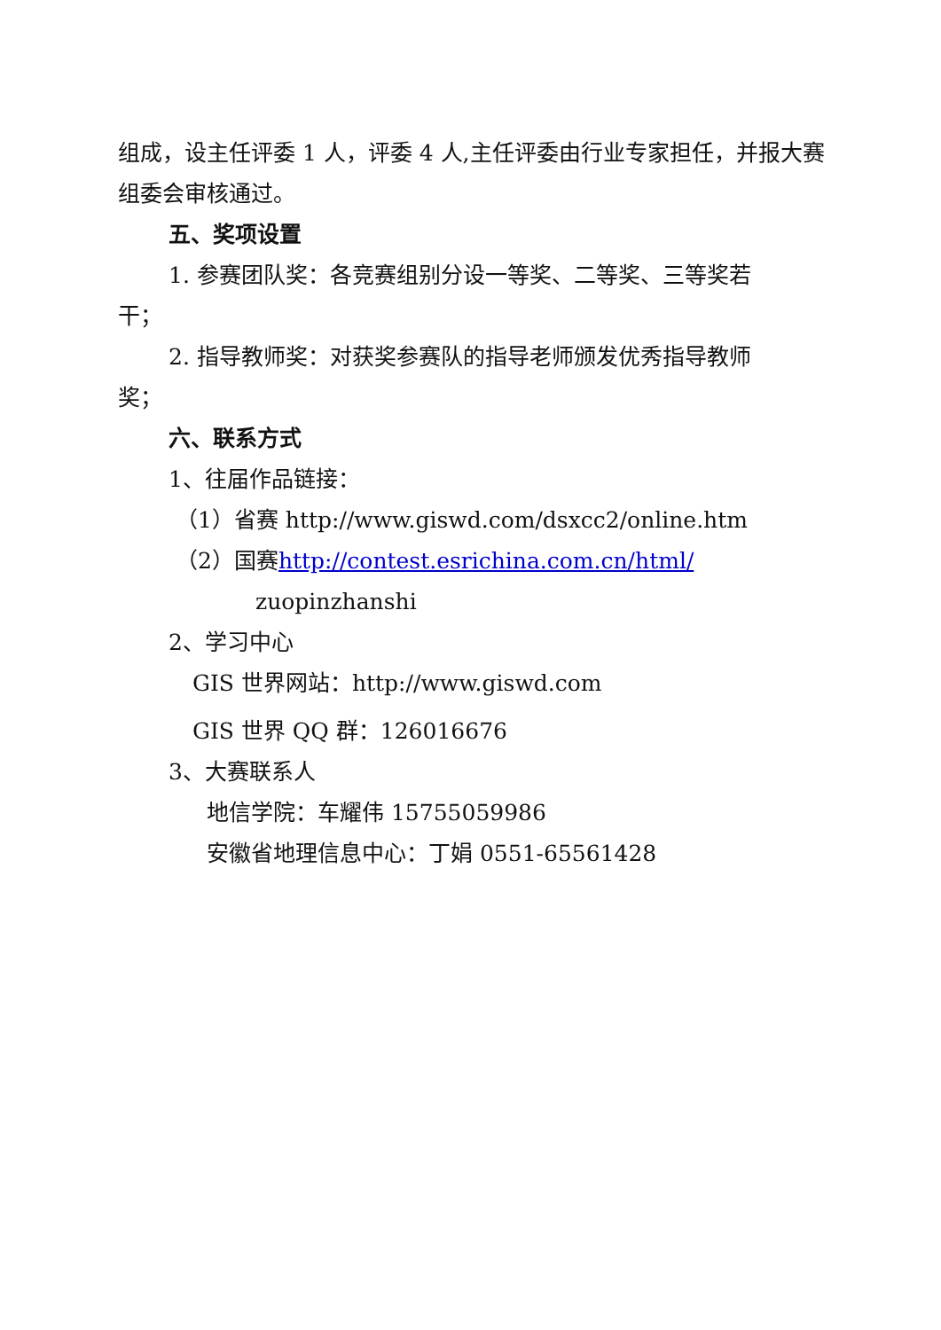组成，设主任评委 1 人，评委 4 人,主任评委由行业专家担任，并报大赛组委会审核通过。
五、奖项设置
1. 参赛团队奖：各竞赛组别分设一等奖、二等奖、三等奖若
干；
2. 指导教师奖：对获奖参赛队的指导老师颁发优秀指导教师
奖；
六、联系方式
1、往届作品链接：
（1）省赛 http://www.giswd.com/dsxcc2/online.htm
（2）国赛http://contest.esrichina.com.cn/html/
zuopinzhanshi
2、学习中心
GIS 世界网站：http://www.giswd.com
GIS 世界 QQ 群：126016676
3、大赛联系人
地信学院：车耀伟 15755059986
安徽省地理信息中心：丁娟 0551-65561428